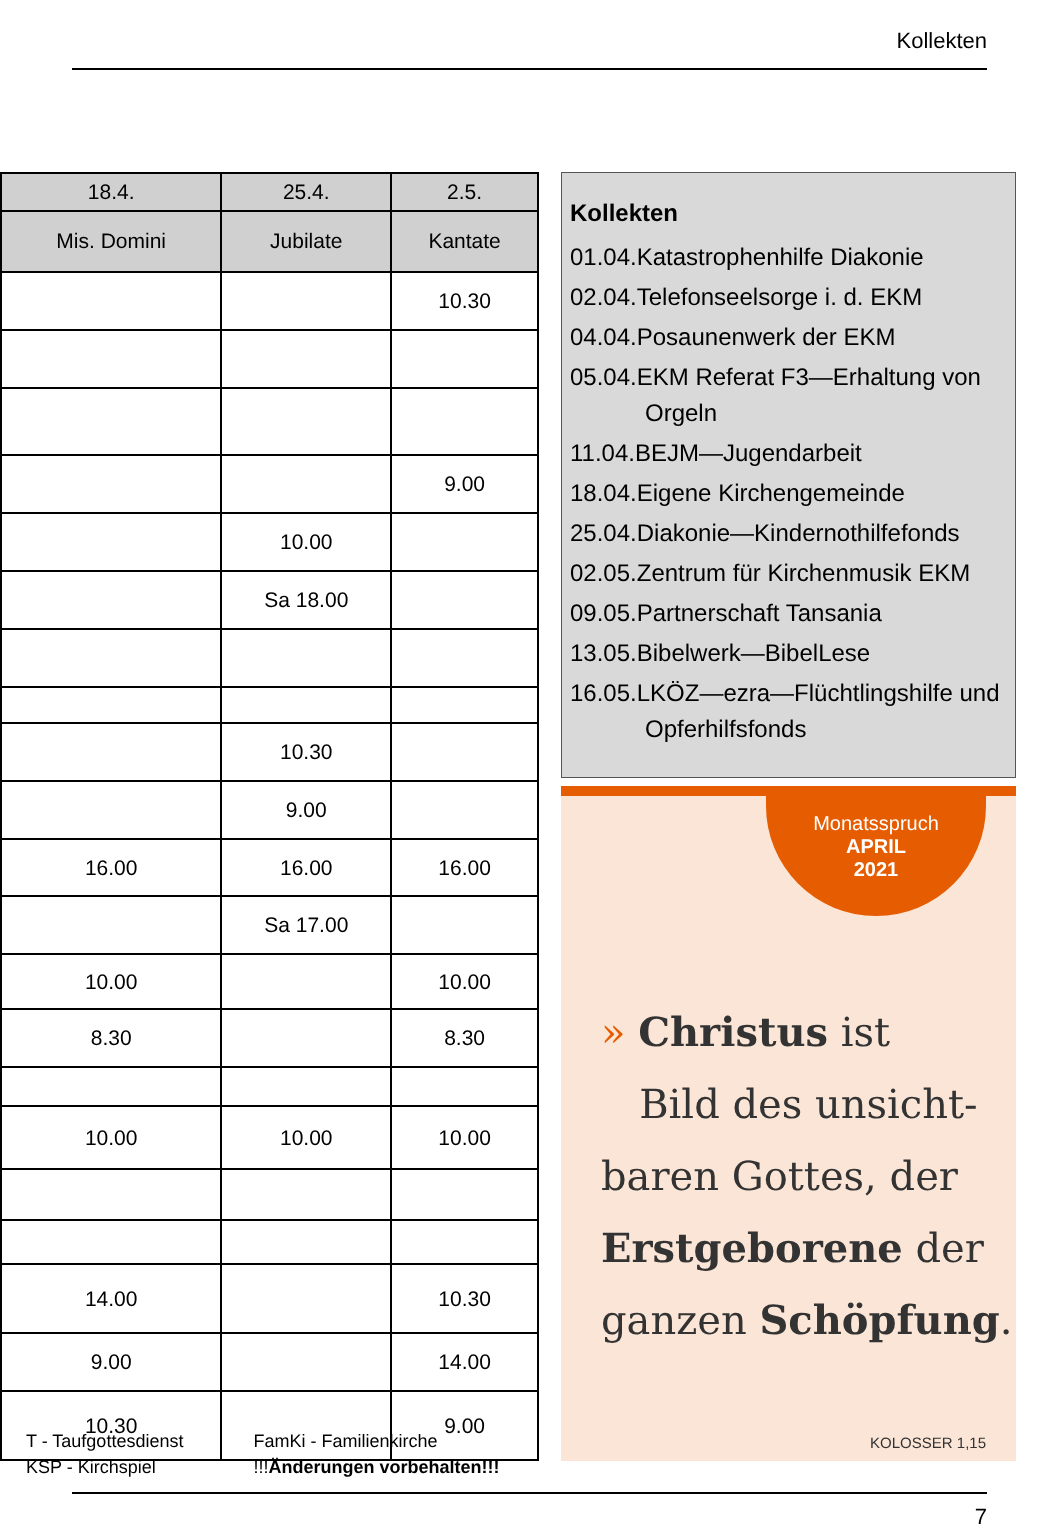Kollekten
| 18.4. | 25.4. | 2.5. |
| --- | --- | --- |
| Mis. Domini | Jubilate | Kantate |
| | | 10.30 |
| | | 9.00 |
| | 10.00 | |
| | Sa 18.00 | |
| | 10.30 | |
| | 9.00 | |
| 16.00 | 16.00 | 16.00 |
| | Sa 17.00 | |
| 10.00 | | 10.00 |
| 8.30 | | 8.30 |
| 10.00 | 10.00 | 10.00 |
| 14.00 | | 10.30 |
| 9.00 | | 14.00 |
| 10.30 | | 9.00 |
Kollekten
01.04.Katastrophenhilfe Diakonie
02.04.Telefonseelsorge i. d. EKM
04.04.Posaunenwerk der EKM
05.04.EKM Referat F3—Erhaltung von Orgeln
11.04.BEJM—Jugendarbeit
18.04.Eigene Kirchengemeinde
25.04.Diakonie—Kindernothilfefonds
02.05.Zentrum für Kirchenmusik EKM
09.05.Partnerschaft Tansania
13.05.Bibelwerk—BibelLese
16.05.LKÖZ—ezra—Flüchtlingshilfe und Opferhilfsfonds
Monatsspruch
APRIL
2021
» Christus ist
Bild des unsicht-
baren Gottes, der
Erstgeborene der
ganzen Schöpfung.
KOLOSSER 1,15
T - Taufgottesdienst
KSP - Kirchspiel
FamKi - Familienkirche
!!!Änderungen vorbehalten!!!
7